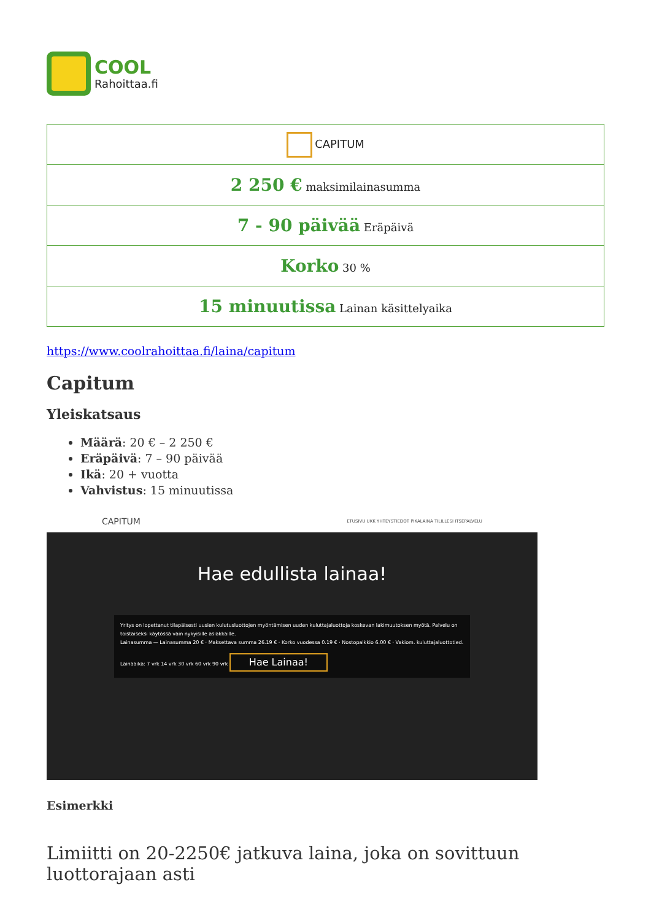COOL
Rahoittaa.fi
| CAPITUM |
| 2 250 € maksimilainasumma |
| 7 - 90 päivää Eräpäivä |
| Korko 30 % |
| 15 minuutissa Lainan käsittelyaika |
https://www.coolrahoittaa.fi/laina/capitum
Capitum
Yleiskatsaus
Määrä: 20 € – 2 250 €
Eräpäivä: 7 – 90 päivää
Ikä: 20 + vuotta
Vahvistus: 15 minuutissa
CAPITUM ETUSIVU UKK YHTEYSTIEDOT PIKALAINA TILILLESI ITSEPALVELU
Hae edullista lainaa!
Yritys on lopettanut tilapäisesti uusien kulutusluottojen myöntämisen uuden kuluttajaluottoja koskevan lakimuutoksen myötä. Palvelu on toistaiseksi käytössä vain nykyisille asiakkaille.
Lainasumma — Lainasumma 20 € · Maksettava summa 26.19 € · Korko vuodessa 0.19 € · Nostopalkkio 6.00 € · Vakiom. kuluttajaluottotied.
Lainaaika: 7 vrk 14 vrk 30 vrk 60 vrk 90 vrk Hae Lainaa!
Esimerkki
Limiitti on 20-2250€ jatkuva laina, joka on sovittuun luottorajaan asti